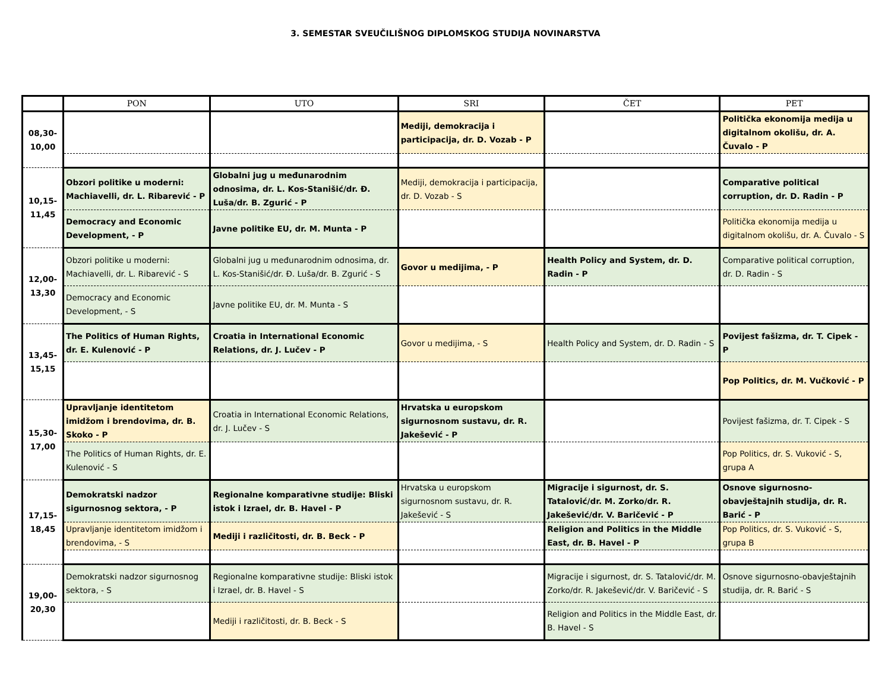3. SEMESTAR SVEUČILIŠNOG DIPLOMSKOG STUDIJA NOVINARSTVA
| | PON | UTO | SRI | ČET | PET |
| --- | --- | --- | --- | --- | --- |
| 08,30- 10,00 | | | Mediji, demokracija i participacija, dr. D. Vozab - P | | Politička ekonomija medija u digitalnom okolišu, dr. A. Čuvalo - P |
| 10,15- 11,45 | Obzori politike u moderni: Machiavelli, dr. L. Ribarević - P | Globalni jug u međunarodnim odnosima, dr. L. Kos-Stanišić/dr. Đ. Luša/dr. B. Zgurić - P | Mediji, demokracija i participacija, dr. D. Vozab - S | | Comparative political corruption, dr. D. Radin - P |
| | Democracy and Economic Development, - P | Javne politike EU, dr. M. Munta - P | | | Politička ekonomija medija u digitalnom okolišu, dr. A. Čuvalo - S |
| 12,00- 13,30 | Obzori politike u moderni: Machiavelli, dr. L. Ribarević - S | Globalni jug u međunarodnim odnosima, dr. L. Kos-Stanišić/dr. Đ. Luša/dr. B. Zgurić - S | Govor u medijima, - P | Health Policy and System, dr. D. Radin - P | Comparative political corruption, dr. D. Radin - S |
| | Democracy and Economic Development, - S | Javne politike EU, dr. M. Munta - S | | | |
| 13,45- 15,15 | The Politics of Human Rights, dr. E. Kulenović - P | Croatia in International Economic Relations, dr. J. Lučev - P | Govor u medijima, - S | Health Policy and System, dr. D. Radin - S | Povijest fašizma, dr. T. Cipek - P |
| | | | | | Pop Politics, dr. M. Vučković - P |
| 15,30- 17,00 | Upravljanje identitetom imidžom i brendovima, dr. B. Skoko - P | Croatia in International Economic Relations, dr. J. Lučev - S | Hrvatska u europskom sigurnosnom sustavu, dr. R. Jakešević - P | | Povijest fašizma, dr. T. Cipek - S |
| | The Politics of Human Rights, dr. E. Kulenović - S | | | | Pop Politics, dr. S. Vuković - S, grupa A |
| 17,15- 18,45 | Demokratski nadzor sigurnosnog sektora, - P | Regionalne komparativne studije: Bliski istok i Izrael, dr. B. Havel - P | Hrvatska u europskom sigurnosnom sustavu, dr. R. Jakešević - S | Migracije i sigurnost, dr. S. Tatalović/dr. M. Zorko/dr. R. Jakešević/dr. V. Baričević - P | Osnove sigurnosno-obavještajnih studija, dr. R. Barić - P |
| | Upravljanje identitetom imidžom i brendovima, - S | Mediji i različitosti, dr. B. Beck - P | | Religion and Politics in the Middle East, dr. B. Havel - P | Pop Politics, dr. S. Vuković - S, grupa B |
| 19,00- 20,30 | Demokratski nadzor sigurnosnog sektora, - S | Regionalne komparativne studije: Bliski istok i Izrael, dr. B. Havel - S | | Migracije i sigurnost, dr. S. Tatalović/dr. M. Zorko/dr. R. Jakešević/dr. V. Baričević - S | Osnove sigurnosno-obavještajnih studija, dr. R. Barić - S |
| | | Mediji i različitosti, dr. B. Beck - S | | Religion and Politics in the Middle East, dr. B. Havel - S | |